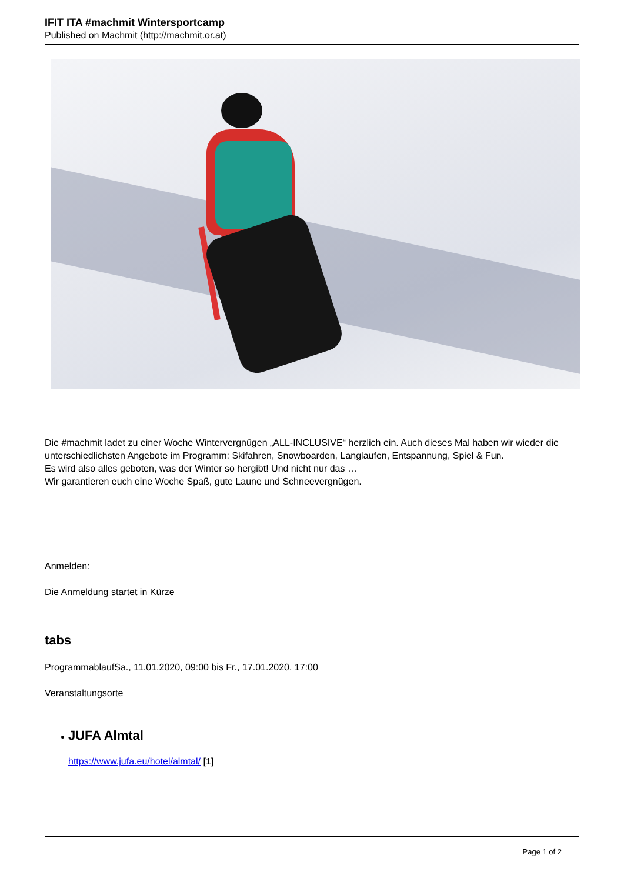IFIT ITA #machmit Wintersportcamp
Published on Machmit (http://machmit.or.at)
Die #machmit ladet zu einer Woche Wintervergnügen „ALL-INCLUSIVE“ herzlich ein. Auch dieses Mal haben wir wieder die unterschiedlichsten Angebote im Programm: Skifahren, Snowboarden, Langlaufen, Entspannung, Spiel & Fun.
Es wird also alles geboten, was der Winter so hergibt! Und nicht nur das …
Wir garantieren euch eine Woche Spaß, gute Laune und Schneevergnügen.
Anmelden:
Die Anmeldung startet in Kürze
tabs
ProgrammablaufSa., 11.01.2020, 09:00 bis Fr., 17.01.2020, 17:00
Veranstaltungsorte
JUFA Almtal
https://www.jufa.eu/hotel/almtal/ [1]
Page 1 of 2